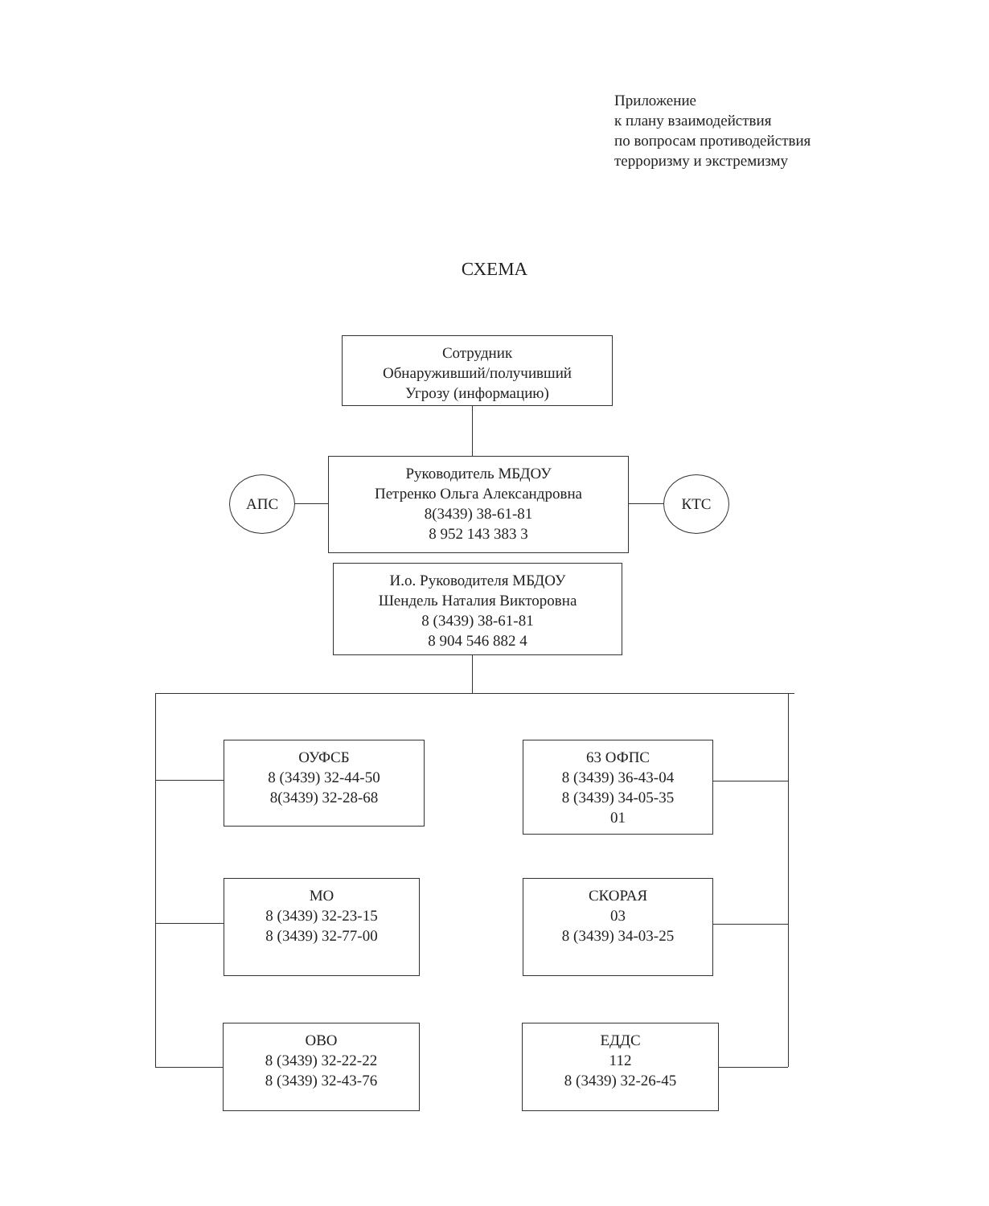Приложение
к плану взаимодействия
по вопросам противодействия
терроризму и экстремизму
СХЕМА
Сотрудник
Обнаруживший/получивший
Угрозу (информацию)
Руководитель МБДОУ
Петренко Ольга Александровна
8(3439) 38-61-81
8 952 143 383 3
АПС КТС
И.о. Руководителя МБДОУ
Шендель Наталия Викторовна
8 (3439) 38-61-81
8 904 546 882 4
ОУФСБ
8 (3439) 32-44-50
8(3439) 32-28-68
63 ОФПС
8 (3439) 36-43-04
8 (3439) 34-05-35
01
МО
8 (3439) 32-23-15
8 (3439) 32-77-00
СКОРАЯ
03
8 (3439) 34-03-25
ОВО
8 (3439) 32-22-22
8 (3439) 32-43-76
ЕДДС
112
8 (3439) 32-26-45